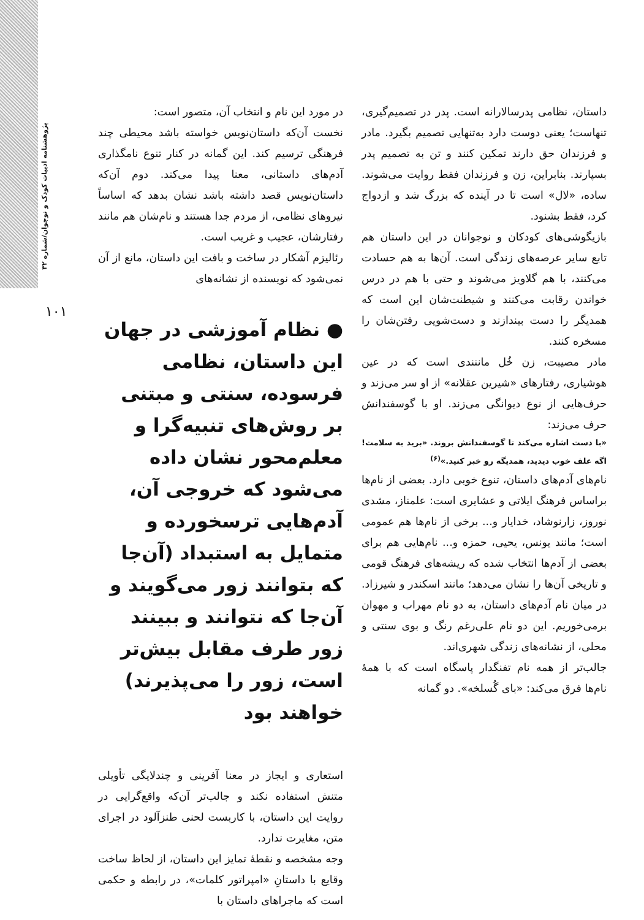پژوهشنامه ادبیات کودک و نوجوان/شماره ۳۲
۱۰۱
داستان، نظامی پدرسالارانه است. پدر در تصمیم‌گیری، تنهاست؛ یعنی دوست دارد به‌تنهایی تصمیم بگیرد. مادر و فرزندان حق دارند تمکین کنند و تن به تصمیم پدر بسپارند. بنابراین، زن و فرزندان فقط روایت می‌شوند. ساده، «لال» است تا در آینده که بزرگ شد و ازدواج کرد، فقط بشنود.
بازیگوشی‌های کودکان و نوجوانان در این داستان هم تابع سایر عرصه‌های زندگی است. آن‌ها به هم حسادت می‌کنند، با هم گلاویز می‌شوند و حتی با هم در درس خواندن رقابت می‌کنند و شیطنت‌شان این است که همدیگر را دست بیندازند و دست‌شویی رفتن‌شان را مسخره کنند.
مادر مصیبت، زن خُل ماننندی است که در عین هوشیاری، رفتارهای «شیرین عقلانه» از او سر می‌زند و حرف‌هایی از نوع دیوانگی می‌زند. او با گوسفندانش حرف می‌زند:
«با دست اشاره می‌کند تا گوسفندانش بروند. «برید به سلامت! اگه علف خوب دیدید، همدیگه رو خبر کنید.»<sup>(۶)</sup>
نام‌های آدم‌های داستان، تنوع خوبی دارد. بعضی از نام‌ها براساس فرهنگ ایلاتی و عشایری است: علمناز، مشدی نوروز، زارنوشاد، خدایار و... برخی از نام‌ها هم عمومی است؛ مانند یونس، یحیی، حمزه و... نام‌هایی هم برای بعضی از آدم‌ها انتخاب شده که ریشه‌های فرهنگ قومی و تاریخی آن‌ها را نشان می‌دهد؛ مانند اسکندر و شیرزاد. در میان نام آدم‌های داستان، به دو نام مهراب و مهوان برمی‌خوریم. این دو نام علی‌رغم رنگ و بوی سنتی و محلی، از نشانه‌های زندگی شهری‌اند.
جالب‌تر از همه نام تفنگدار پاسگاه است که با همهٔ نام‌ها فرق می‌کند: «بای گُسلخه». دو گمانه
در مورد این نام و انتخاب آن، متصور است:
نخست آن‌که داستان‌نویس خواسته باشد محیطی چند فرهنگی ترسیم کند. این گمانه در کنار تنوع نامگذاری آدم‌های داستانی، معنا پیدا می‌کند. دوم آن‌که داستان‌نویس قصد داشته باشد نشان بدهد که اساساً نیروهای نظامی، از مردم جدا هستند و نام‌شان هم مانند رفتارشان، عجیب و غریب است.
رئالیزم آشکار در ساخت و بافت این داستان، مانع از آن نمی‌شود که نویسنده از نشانه‌های
● نظام آموزشی در جهان این داستان، نظامی فرسوده، سنتی و مبتنی بر روش‌های تنبیه‌گرا و معلم‌محور نشان داده می‌شود که خروجی آن، آدم‌هایی ترسخورده و متمایل به استبداد (آن‌جا که بتوانند زور می‌گویند و آن‌جا که نتوانند و ببینند زور طرف مقابل بیش‌تر است، زور را می‌پذیرند) خواهند بود
استعاری و ایجاز در معنا آفرینی و چندلایگی تأویلی متنش استفاده نکند و جالب‌تر آن‌که واقع‌گرایی در روایت این داستان، با کاربست لحنی طنزآلود در اجرای متن، مغایرت ندارد.
وجه مشخصه و نقطهٔ تمایز این داستان، از لحاظ ساخت وقایع با داستانِ «امپراتور کلمات»، در رابطه و حکمی است که ماجراهای داستان با